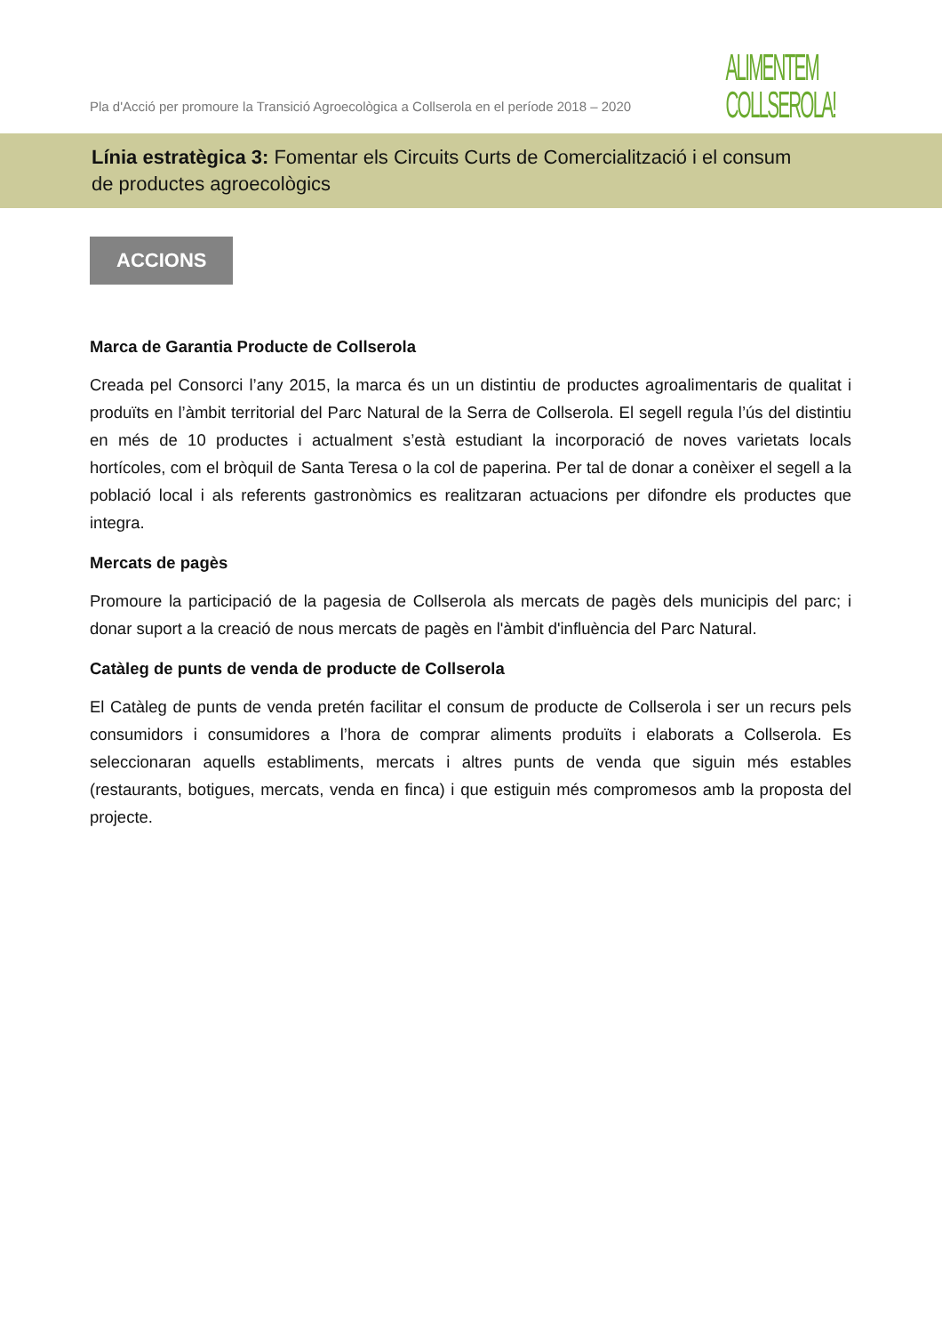Pla d'Acció per promoure la Transició Agroecològica a Collserola en el període 2018 – 2020
ALIMENTEM
COLLSEROLA!
Línia estratègica 3: Fomentar els Circuits Curts de Comercialització i el consum
de productes agroecològics
ACCIONS
Marca de Garantia Producte de Collserola
Creada pel Consorci l’any 2015, la marca és un un distintiu de productes agroalimentaris de qualitat i produïts en l’àmbit territorial del Parc Natural de la Serra de Collserola. El segell regula l’ús del distintiu en més de 10 productes i actualment s’està estudiant la incorporació de noves varietats locals hortícoles, com el bròquil de Santa Teresa o la col de paperina. Per tal de donar a conèixer el segell a la població local i als referents gastronòmics es realitzaran actuacions per difondre els productes que integra.
Mercats de pagès
Promoure la participació de la pagesia de Collserola als mercats de pagès dels municipis del parc; i donar suport a la creació de nous mercats de pagès en l'àmbit d'influència del Parc Natural.
Catàleg de punts de venda de producte de Collserola
El Catàleg de punts de venda pretén facilitar el consum de producte de Collserola i ser un recurs pels consumidors i consumidores a l’hora de comprar aliments produïts i elaborats a Collserola. Es seleccionaran aquells establiments, mercats i altres punts de venda que siguin més estables (restaurants, botigues, mercats, venda en finca) i que estiguin més compromesos amb la proposta del projecte.